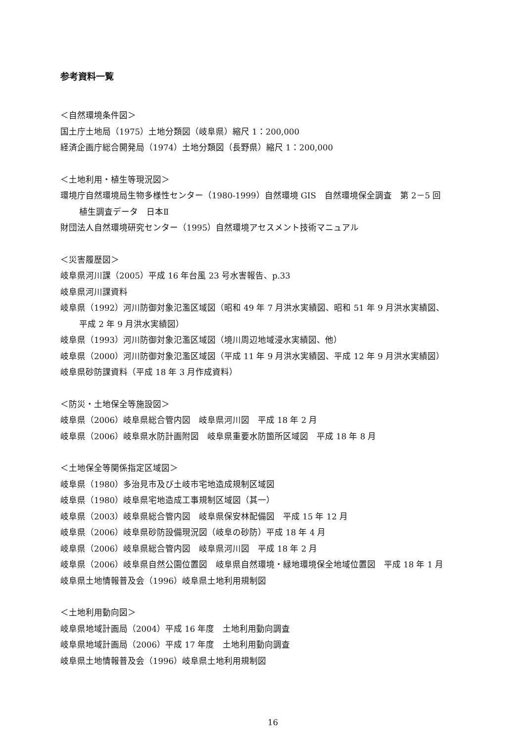参考資料一覧
＜自然環境条件図＞
国土庁土地局（1975）土地分類図（岐阜県）縮尺 1：200,000
経済企画庁総合開発局（1974）土地分類図（長野県）縮尺 1：200,000
＜土地利用・植生等現況図＞
環境庁自然環境局生物多様性センター（1980-1999）自然環境 GIS　自然環境保全調査　第 2－5 回
植生調査データ　日本Ⅱ
財団法人自然環境研究センター（1995）自然環境アセスメント技術マニュアル
＜災害履歴図＞
岐阜県河川課（2005）平成 16 年台風 23 号水害報告、p.33
岐阜県河川課資料
岐阜県（1992）河川防御対象氾濫区域図（昭和 49 年 7 月洪水実績図、昭和 51 年 9 月洪水実績図、
平成 2 年 9 月洪水実績図）
岐阜県（1993）河川防御対象氾濫区域図（境川周辺地域浸水実績図、他）
岐阜県（2000）河川防御対象氾濫区域図（平成 11 年 9 月洪水実績図、平成 12 年 9 月洪水実績図）
岐阜県砂防課資料（平成 18 年 3 月作成資料）
＜防災・土地保全等施設図＞
岐阜県（2006）岐阜県総合管内図　岐阜県河川図　平成 18 年 2 月
岐阜県（2006）岐阜県水防計画附図　岐阜県重要水防箇所区域図　平成 18 年 8 月
＜土地保全等関係指定区域図＞
岐阜県（1980）多治見市及び土岐市宅地造成規制区域図
岐阜県（1980）岐阜県宅地造成工事規制区域図（其一）
岐阜県（2003）岐阜県総合管内図　岐阜県保安林配備図　平成 15 年 12 月
岐阜県（2006）岐阜県砂防設備現況図（岐阜の砂防）平成 18 年 4 月
岐阜県（2006）岐阜県総合管内図　岐阜県河川図　平成 18 年 2 月
岐阜県（2006）岐阜県自然公園位置図　岐阜県自然環境・緑地環境保全地域位置図　平成 18 年 1 月
岐阜県土地情報普及会（1996）岐阜県土地利用規制図
＜土地利用動向図＞
岐阜県地域計画局（2004）平成 16 年度　土地利用動向調査
岐阜県地域計画局（2006）平成 17 年度　土地利用動向調査
岐阜県土地情報普及会（1996）岐阜県土地利用規制図
16